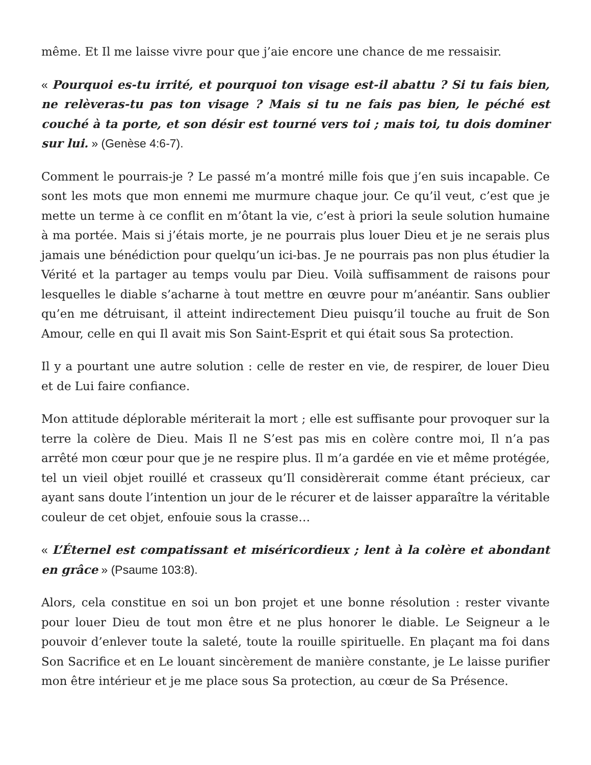même. Et Il me laisse vivre pour que j’aie encore une chance de me ressaisir.
« Pourquoi es-tu irrité, et pourquoi ton visage est-il abattu ? Si tu fais bien, ne relèveras-tu pas ton visage ? Mais si tu ne fais pas bien, le péché est couché à ta porte, et son désir est tourné vers toi ; mais toi, tu dois dominer sur lui. » (Genèse 4:6-7).
Comment le pourrais-je ? Le passé m’a montré mille fois que j’en suis incapable. Ce sont les mots que mon ennemi me murmure chaque jour. Ce qu’il veut, c’est que je mette un terme à ce conflit en m’ôtant la vie, c’est à priori la seule solution humaine à ma portée. Mais si j’étais morte, je ne pourrais plus louer Dieu et je ne serais plus jamais une bénédiction pour quelqu’un ici-bas. Je ne pourrais pas non plus étudier la Vérité et la partager au temps voulu par Dieu. Voilà suffisamment de raisons pour lesquelles le diable s’acharne à tout mettre en œuvre pour m’anéantir. Sans oublier qu’en me détruisant, il atteint indirectement Dieu puisqu’il touche au fruit de Son Amour, celle en qui Il avait mis Son Saint-Esprit et qui était sous Sa protection.
Il y a pourtant une autre solution : celle de rester en vie, de respirer, de louer Dieu et de Lui faire confiance.
Mon attitude déplorable mériterait la mort ; elle est suffisante pour provoquer sur la terre la colère de Dieu. Mais Il ne S’est pas mis en colère contre moi, Il n’a pas arrêté mon cœur pour que je ne respire plus. Il m’a gardée en vie et même protégée, tel un vieil objet rouillé et crasseux qu’Il considèrerait comme étant précieux, car ayant sans doute l’intention un jour de le récurer et de laisser apparaître la véritable couleur de cet objet, enfouie sous la crasse…
« L’Éternel est compatissant et miséricordieux ; lent à la colère et abondant en grâce » (Psaume 103:8).
Alors, cela constitue en soi un bon projet et une bonne résolution : rester vivante pour louer Dieu de tout mon être et ne plus honorer le diable. Le Seigneur a le pouvoir d’enlever toute la saleté, toute la rouille spirituelle. En plaçant ma foi dans Son Sacrifice et en Le louant sincèrement de manière constante, je Le laisse purifier mon être intérieur et je me place sous Sa protection, au cœur de Sa Présence.